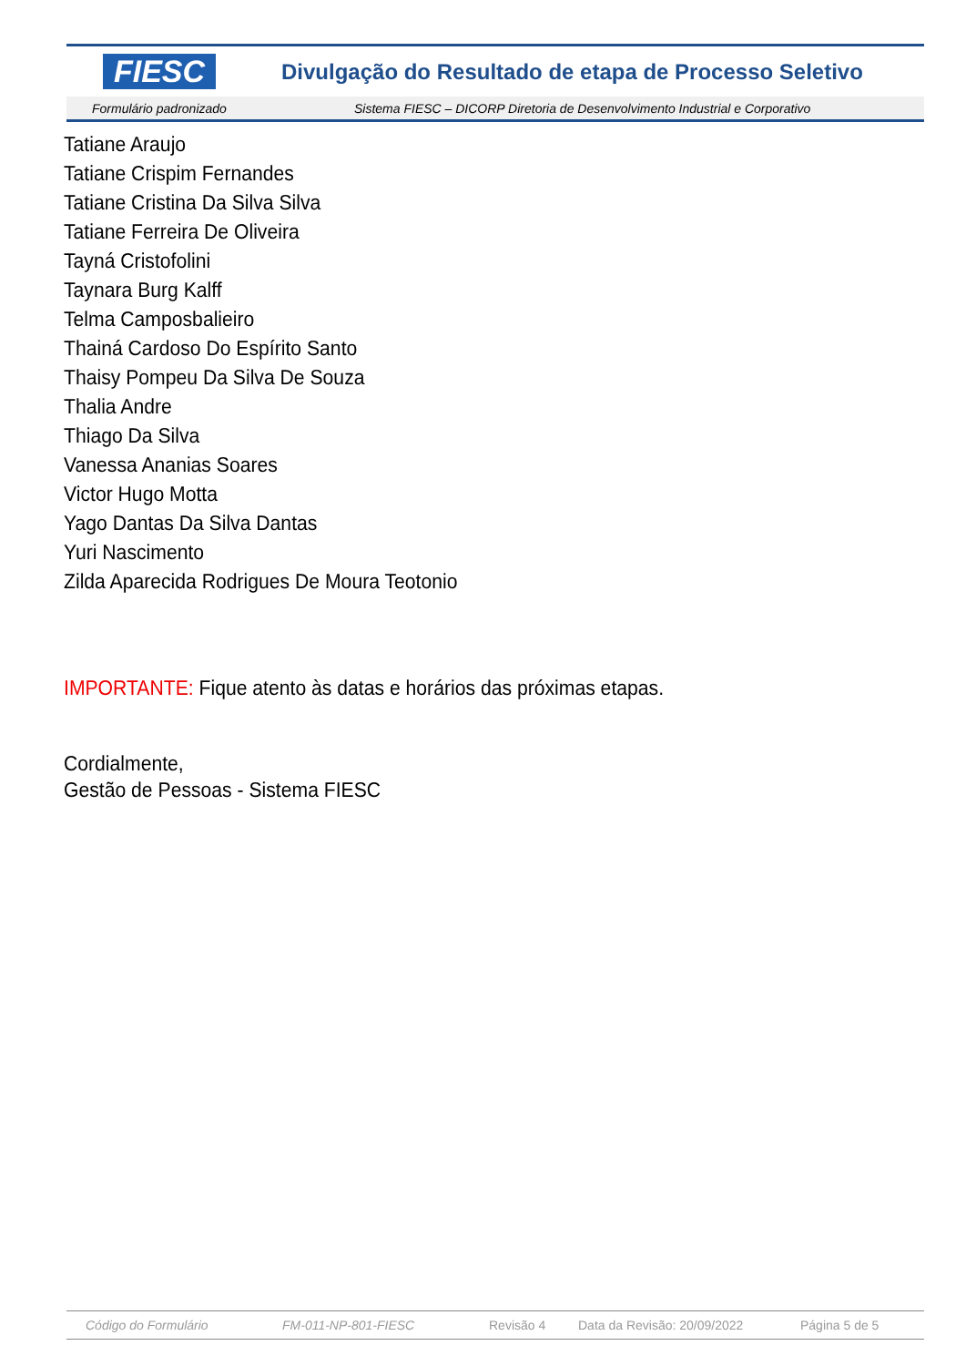FIESC
Divulgação do Resultado de etapa de Processo Seletivo
Formulário padronizado Sistema FIESC – DICORP Diretoria de Desenvolvimento Industrial e Corporativo
Tatiane Araujo
Tatiane Crispim Fernandes
Tatiane Cristina Da Silva Silva
Tatiane Ferreira De Oliveira
Tayná Cristofolini
Taynara Burg Kalff
Telma Camposbalieiro
Thainá Cardoso Do Espírito Santo
Thaisy Pompeu Da Silva De Souza
Thalia Andre
Thiago Da Silva
Vanessa Ananias Soares
Victor Hugo Motta
Yago Dantas Da Silva Dantas
Yuri Nascimento
Zilda Aparecida Rodrigues De Moura Teotonio
IMPORTANTE: Fique atento às datas e horários das próximas etapas.
Cordialmente,
Gestão de Pessoas - Sistema FIESC
Código do Formulário FM-011-NP-801-FIESC Revisão 4 Data da Revisão: 20/09/2022 Página 5 de 5